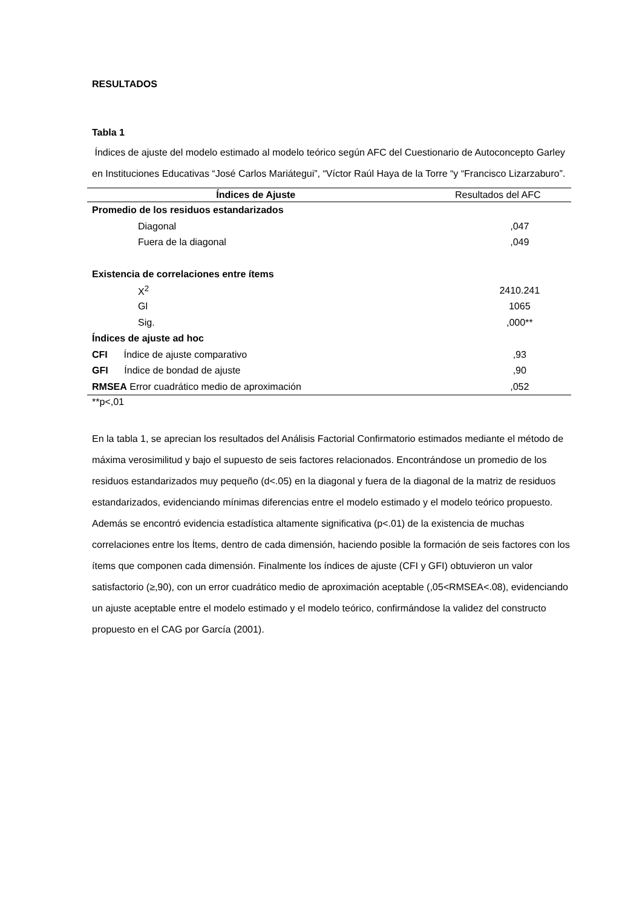RESULTADOS
Tabla 1
Índices de ajuste del modelo estimado al modelo teórico según AFC del Cuestionario de Autoconcepto Garley en Instituciones Educativas “José Carlos Mariátegui”, “Víctor Raúl Haya de la Torre “y “Francisco Lizarzaburo”.
| Índices de Ajuste | Resultados del AFC |
| --- | --- |
| Promedio de los residuos estandarizados | |
| Diagonal | ,047 |
| Fuera de la diagonal | ,049 |
| Existencia de correlaciones entre ítems | |
| X<sup>2</sup> | 2410.241 |
| Gl | 1065 |
| Sig. | ,000** |
| Índices de ajuste ad hoc | |
| CFI Índice de ajuste comparativo | ,93 |
| GFI Índice de bondad de ajuste | ,90 |
| RMSEA Error cuadrático medio de aproximación | ,052 |
**p<,01
En la tabla 1, se aprecian los resultados del Análisis Factorial Confirmatorio estimados mediante el método de máxima verosimilitud y bajo el supuesto de seis factores relacionados. Encontrándose un promedio de los residuos estandarizados muy pequeño (d<.05) en la diagonal y fuera de la diagonal de la matriz de residuos estandarizados, evidenciando mínimas diferencias entre el modelo estimado y el modelo teórico propuesto. Además se encontró evidencia estadística altamente significativa (p<.01) de la existencia de muchas correlaciones entre los Ítems, dentro de cada dimensión, haciendo posible la formación de seis factores con los ítems que componen cada dimensión. Finalmente los índices de ajuste (CFI y GFI) obtuvieron un valor satisfactorio (≥,90), con un error cuadrático medio de aproximación aceptable (,05<RMSEA<.08), evidenciando un ajuste aceptable entre el modelo estimado y el modelo teórico, confirmándose la validez del constructo propuesto en el CAG por García (2001).